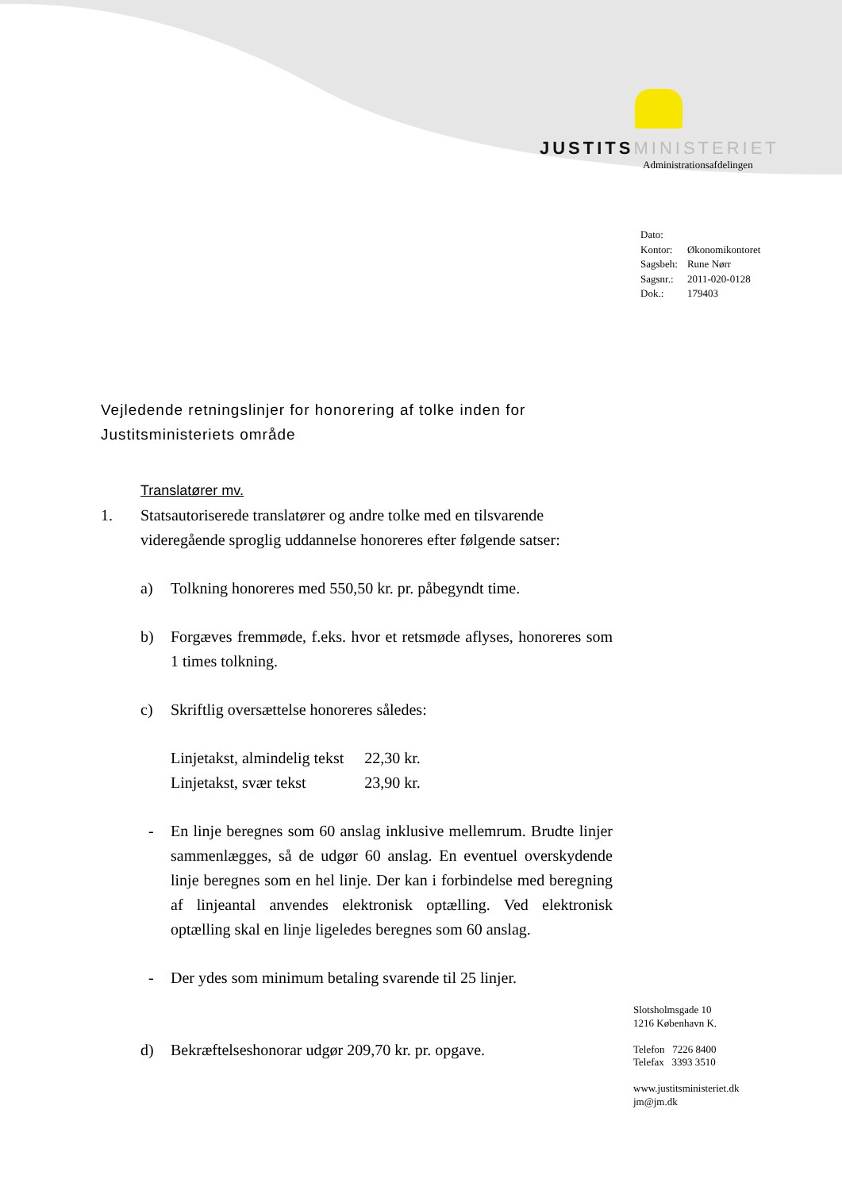JUSTITS MINISTERIET
Administrationsafdelingen
| Dato: | |
| Kontor: | Økonomikontoret |
| Sagsbeh: | Rune Nørr |
| Sagsnr.: | 2011-020-0128 |
| Dok.: | 179403 |
Vejledende retningslinjer for honorering af tolke inden for Justitsministeriets område
Translatører mv.
1. Statsautoriserede translatører og andre tolke med en tilsvarende videregående sproglig uddannelse honoreres efter følgende satser:
a) Tolkning honoreres med 550,50 kr. pr. påbegyndt time.
b) Forgæves fremmøde, f.eks. hvor et retsmøde aflyses, honoreres som 1 times tolkning.
c) Skriftlig oversættelse honoreres således:
| Linjetakst, almindelig tekst | 22,30 kr. |
| Linjetakst, svær tekst | 23,90 kr. |
- En linje beregnes som 60 anslag inklusive mellemrum. Brudte linjer sammenlægges, så de udgør 60 anslag. En eventuel overskydende linje beregnes som en hel linje. Der kan i forbindelse med beregning af linjeantal anvendes elektronisk optælling. Ved elektronisk optælling skal en linje ligeledes beregnes som 60 anslag.
- Der ydes som minimum betaling svarende til 25 linjer.
d) Bekræftelseshonorar udgør 209,70 kr. pr. opgave.
Slotsholmsgade 10
1216 København K.
Telefon 7226 8400
Telefax 3393 3510
www.justitsministeriet.dk
jm@jm.dk